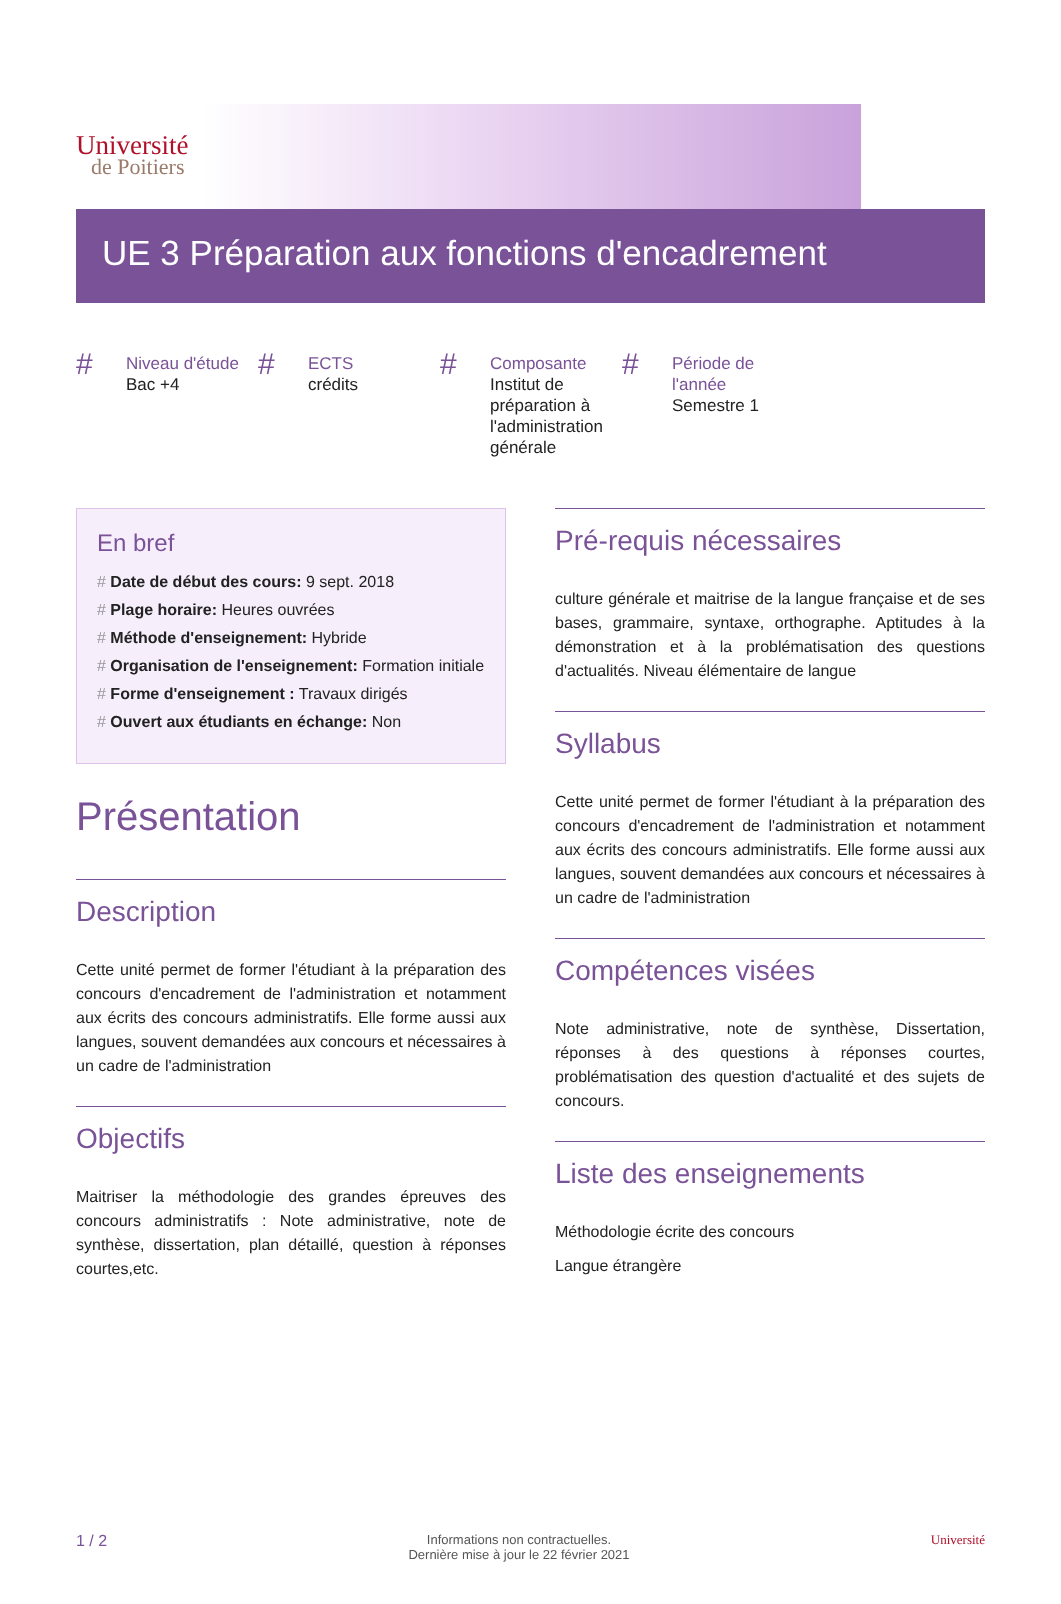Université
de Poitiers
UE 3 Préparation aux fonctions d'encadrement
# Niveau d'étude
Bac +4
# ECTS
crédits
# Composante
Institut de préparation à l'administration générale
# Période de l'année
Semestre 1
En bref
# Date de début des cours: 9 sept. 2018
# Plage horaire: Heures ouvrées
# Méthode d'enseignement: Hybride
# Organisation de l'enseignement: Formation initiale
# Forme d'enseignement : Travaux dirigés
# Ouvert aux étudiants en échange: Non
Présentation
Description
Cette unité permet de former l'étudiant à la préparation des concours d'encadrement de l'administration et notamment aux écrits des concours administratifs. Elle forme aussi aux langues, souvent demandées aux concours et nécessaires à un cadre de l'administration
Objectifs
Maitriser la méthodologie des grandes épreuves des concours administratifs : Note administrative, note de synthèse, dissertation, plan détaillé, question à réponses courtes,etc.
Pré-requis nécessaires
culture générale et maitrise de la langue française et de ses bases, grammaire, syntaxe, orthographe. Aptitudes à la démonstration et à la problématisation des questions d'actualités. Niveau élémentaire de langue
Syllabus
Cette unité permet de former l'étudiant à la préparation des concours d'encadrement de l'administration et notamment aux écrits des concours administratifs. Elle forme aussi aux langues, souvent demandées aux concours et nécessaires à un cadre de l'administration
Compétences visées
Note administrative, note de synthèse, Dissertation, réponses à des questions à réponses courtes, problématisation des question d'actualité et des sujets de concours.
Liste des enseignements
Méthodologie écrite des concours
Langue étrangère
1 / 2 Informations non contractuelles.
Dernière mise à jour le 22 février 2021 Université